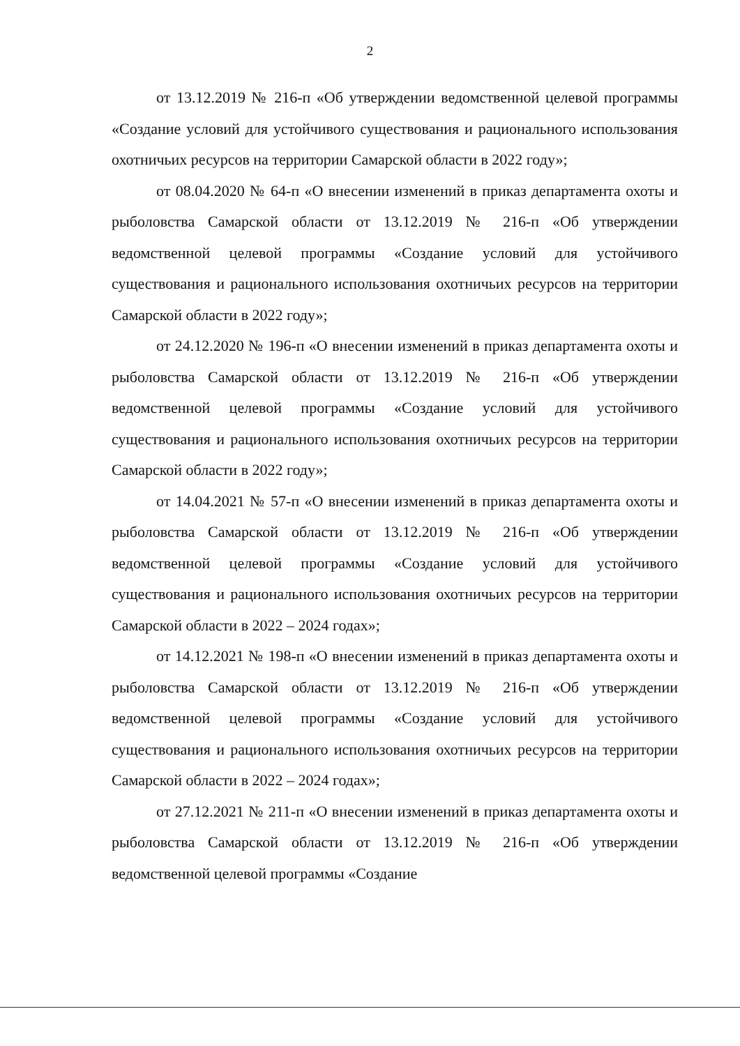2
от 13.12.2019 № 216-п «Об утверждении ведомственной целевой программы «Создание условий для устойчивого существования и рационального использования охотничьих ресурсов на территории Самарской области в 2022 году»;
от 08.04.2020 № 64-п «О внесении изменений в приказ департамента охоты и рыболовства Самарской области от 13.12.2019 № 216-п «Об утверждении ведомственной целевой программы «Создание условий для устойчивого существования и рационального использования охотничьих ресурсов на территории Самарской области в 2022 году»;
от 24.12.2020 № 196-п «О внесении изменений в приказ департамента охоты и рыболовства Самарской области от 13.12.2019 № 216-п «Об утверждении ведомственной целевой программы «Создание условий для устойчивого существования и рационального использования охотничьих ресурсов на территории Самарской области в 2022 году»;
от 14.04.2021 № 57-п «О внесении изменений в приказ департамента охоты и рыболовства Самарской области от 13.12.2019 № 216-п «Об утверждении ведомственной целевой программы «Создание условий для устойчивого существования и рационального использования охотничьих ресурсов на территории Самарской области в 2022 – 2024 годах»;
от 14.12.2021 № 198-п «О внесении изменений в приказ департамента охоты и рыболовства Самарской области от 13.12.2019 № 216-п «Об утверждении ведомственной целевой программы «Создание условий для устойчивого существования и рационального использования охотничьих ресурсов на территории Самарской области в 2022 – 2024 годах»;
от 27.12.2021 № 211-п «О внесении изменений в приказ департамента охоты и рыболовства Самарской области от 13.12.2019 № 216-п «Об утверждении ведомственной целевой программы «Создание